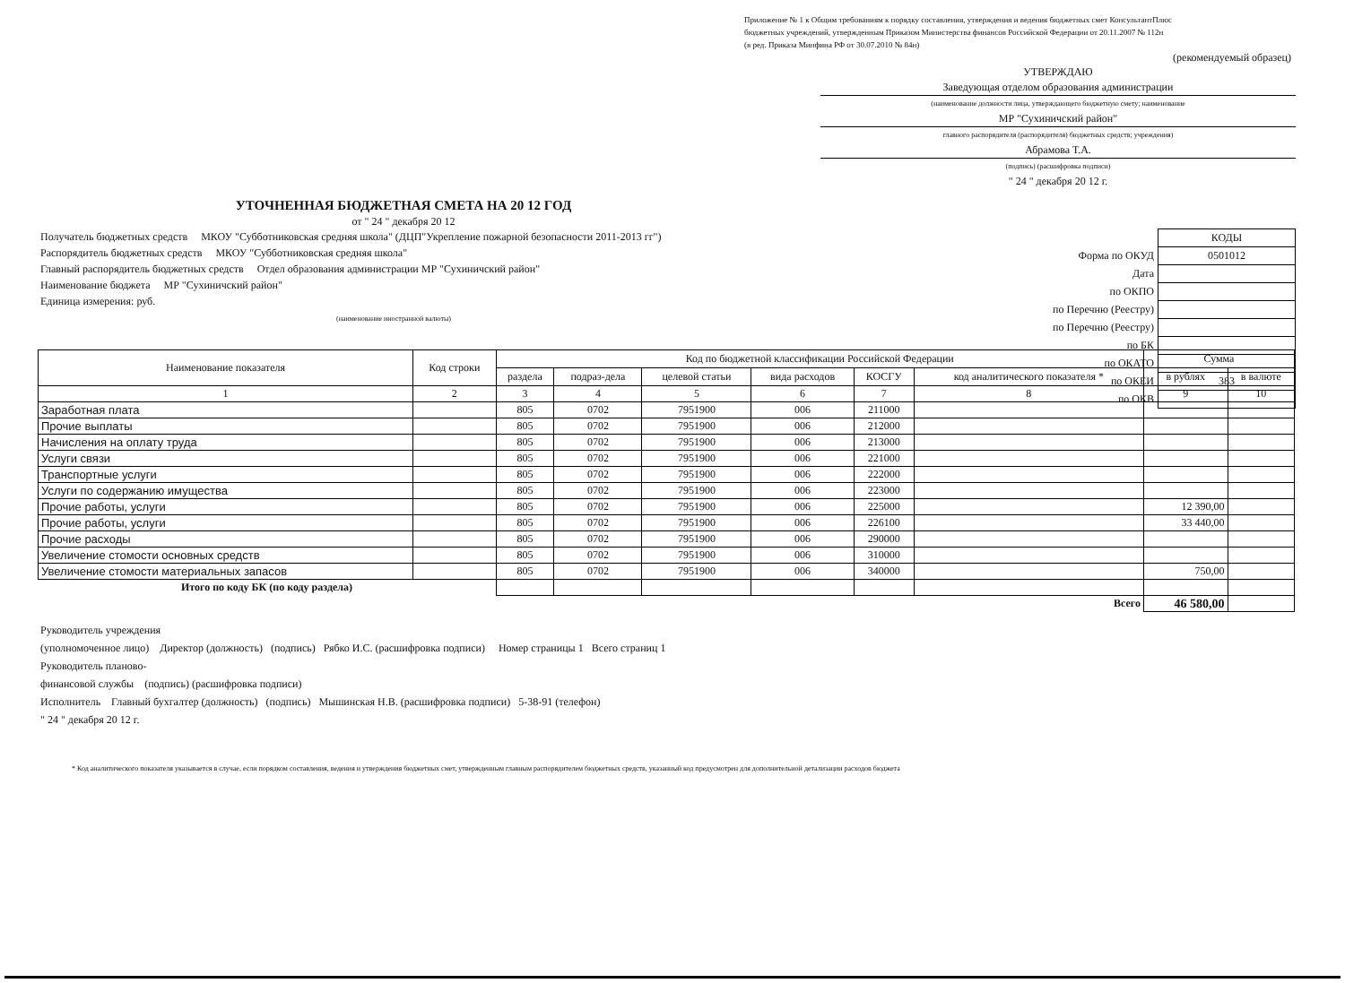Приложение № 1 к Общим требованиям к порядку составления, утверждения и ведения бюджетных смет КонсультантПлюс
бюджетных учреждений, утвержденным Приказом Министерства финансов Российской Федерации от 20.11.2007 № 112н
(в ред. Приказа Минфина РФ от 30.07.2010 № 84н)
(рекомендуемый образец)
УТВЕРЖДАЮ
Заведующая отделом образования администрации
(наименование должности лица, утверждающего бюджетную смету; наименование
МР "Сухиничский район"
главного распорядителя (распорядителя) бюджетных средств; учреждения)
Абрамова Т.А.
(подпись) (расшифровка подписи)
" 24 " декабря 20 12 г.
| | КОДЫ |
| Форма по ОКУД | 0501012 |
| Дата | |
| по ОКПО | |
| по Перечню (Реестру) | |
| по Перечню (Реестру) | |
| по БК | |
| по ОКАТО | |
| по ОКЕИ | 383 |
| по ОКВ | |
УТОЧНЕННАЯ БЮДЖЕТНАЯ СМЕТА НА 20 12 ГОД
от " 24 " декабря 20 12
Получатель бюджетных средств МКОУ "Субботниковская средняя школа" (ДЦП"Укрепление пожарной безопасности 2011-2013 гг")
Распорядитель бюджетных средств МКОУ "Субботниковская средняя школа"
Главный распорядитель бюджетных средств Отдел образования администрации МР "Сухиничский район"
Наименование бюджета МР "Сухиничский район"
Единица измерения: руб.
(наименование иностранной валюты)
| Наименование показателя | Код строки | Код по бюджетной классификации Российской Федерации | | | | | | Сумма | |
| --- | --- | --- | --- | --- | --- | --- | --- | --- | --- |
| | | раздела | подраз-дела | целевой статьи | вида расходов | КОСГУ | код аналитического показателя * | в рублях | в валюте |
| 1 | 2 | 3 | 4 | 5 | 6 | 7 | 8 | 9 | 10 |
| Заработная плата | | 805 | 0702 | 7951900 | 006 | 211000 | | | |
| Прочие выплаты | | 805 | 0702 | 7951900 | 006 | 212000 | | | |
| Начисления на оплату труда | | 805 | 0702 | 7951900 | 006 | 213000 | | | |
| Услуги связи | | 805 | 0702 | 7951900 | 006 | 221000 | | | |
| Транспортные услуги | | 805 | 0702 | 7951900 | 006 | 222000 | | | |
| Услуги по содержанию имущества | | 805 | 0702 | 7951900 | 006 | 223000 | | | |
| Прочие работы, услуги | | 805 | 0702 | 7951900 | 006 | 225000 | | 12 390,00 | |
| Прочие работы, услуги | | 805 | 0702 | 7951900 | 006 | 226100 | | 33 440,00 | |
| Прочие расходы | | 805 | 0702 | 7951900 | 006 | 290000 | | | |
| Увеличение стомости основных средств | | 805 | 0702 | 7951900 | 006 | 310000 | | | |
| Увеличение стомости материальных запасов | | 805 | 0702 | 7951900 | 006 | 340000 | | 750,00 | |
| Итого по коду БК (по коду раздела) | | | | | | | | | |
| Всего | | | | | | | | 46 580,00 | |
Руководитель учреждения
(уполномоченное лицо) Директор (должность) (подпись) Рябко И.С. (расшифровка подписи) Номер страницы 1 Всего страниц 1
Руководитель планово-
финансовой службы (подпись) (расшифровка подписи)
Исполнитель Главный бухгалтер (должность) (подпись) Мышинская Н.В. (расшифровка подписи) 5-38-91 (телефон)
" 24 " декабря 20 12 г.
* Код аналитического показателя указывается в случае, если порядком составления, ведения и утверждения бюджетных смет, утвержденным главным распорядителем бюджетных средств, указанный код предусмотрен для дополнительной детализации расходов бюджета